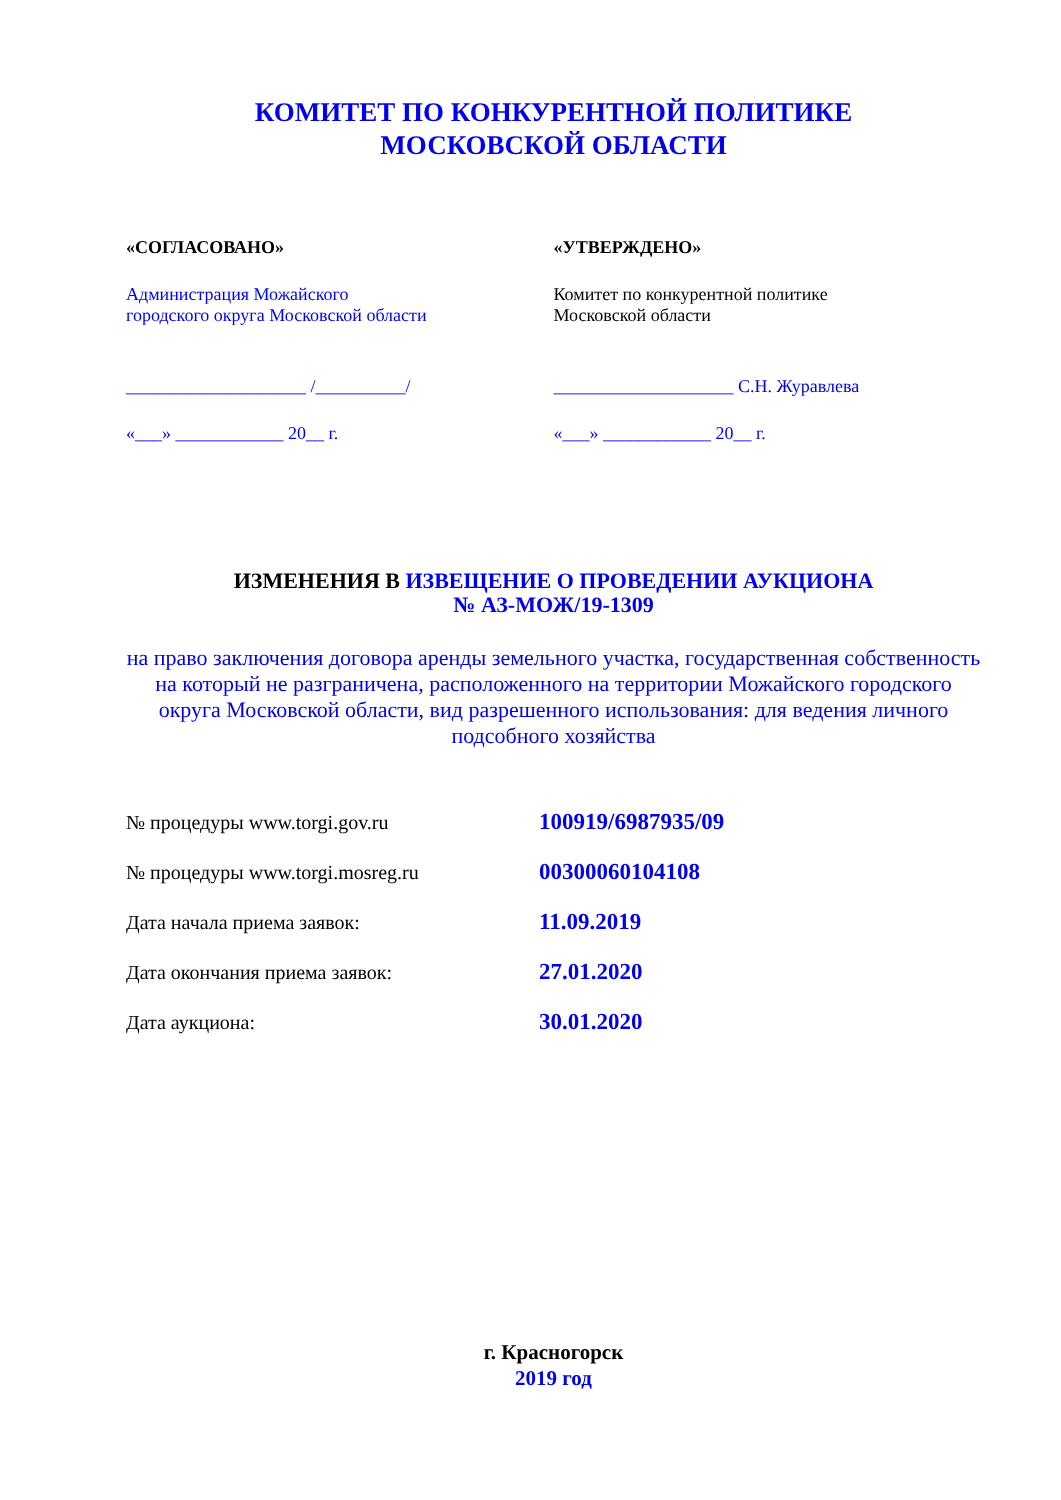КОМИТЕТ ПО КОНКУРЕНТНОЙ ПОЛИТИКЕ
МОСКОВСКОЙ ОБЛАСТИ
«СОГЛАСОВАНО»
Администрация Можайского
городского округа Московской области
____________________ /__________/
«___» ____________ 20__ г.
«УТВЕРЖДЕНО»
Комитет по конкурентной политике
Московской области
____________________ С.Н. Журавлева
«___» ____________ 20__ г.
ИЗМЕНЕНИЯ В ИЗВЕЩЕНИЕ О ПРОВЕДЕНИИ АУКЦИОНА
№ АЗ-МОЖ/19-1309
на право заключения договора аренды земельного участка, государственная собственность на который не разграничена, расположенного на территории Можайского городского округа Московской области, вид разрешенного использования: для ведения личного подсобного хозяйства
№ процедуры www.torgi.gov.ru 100919/6987935/09
№ процедуры www.torgi.mosreg.ru 00300060104108
Дата начала приема заявок: 11.09.2019
Дата окончания приема заявок: 27.01.2020
Дата аукциона: 30.01.2020
г. Красногорск
2019 год